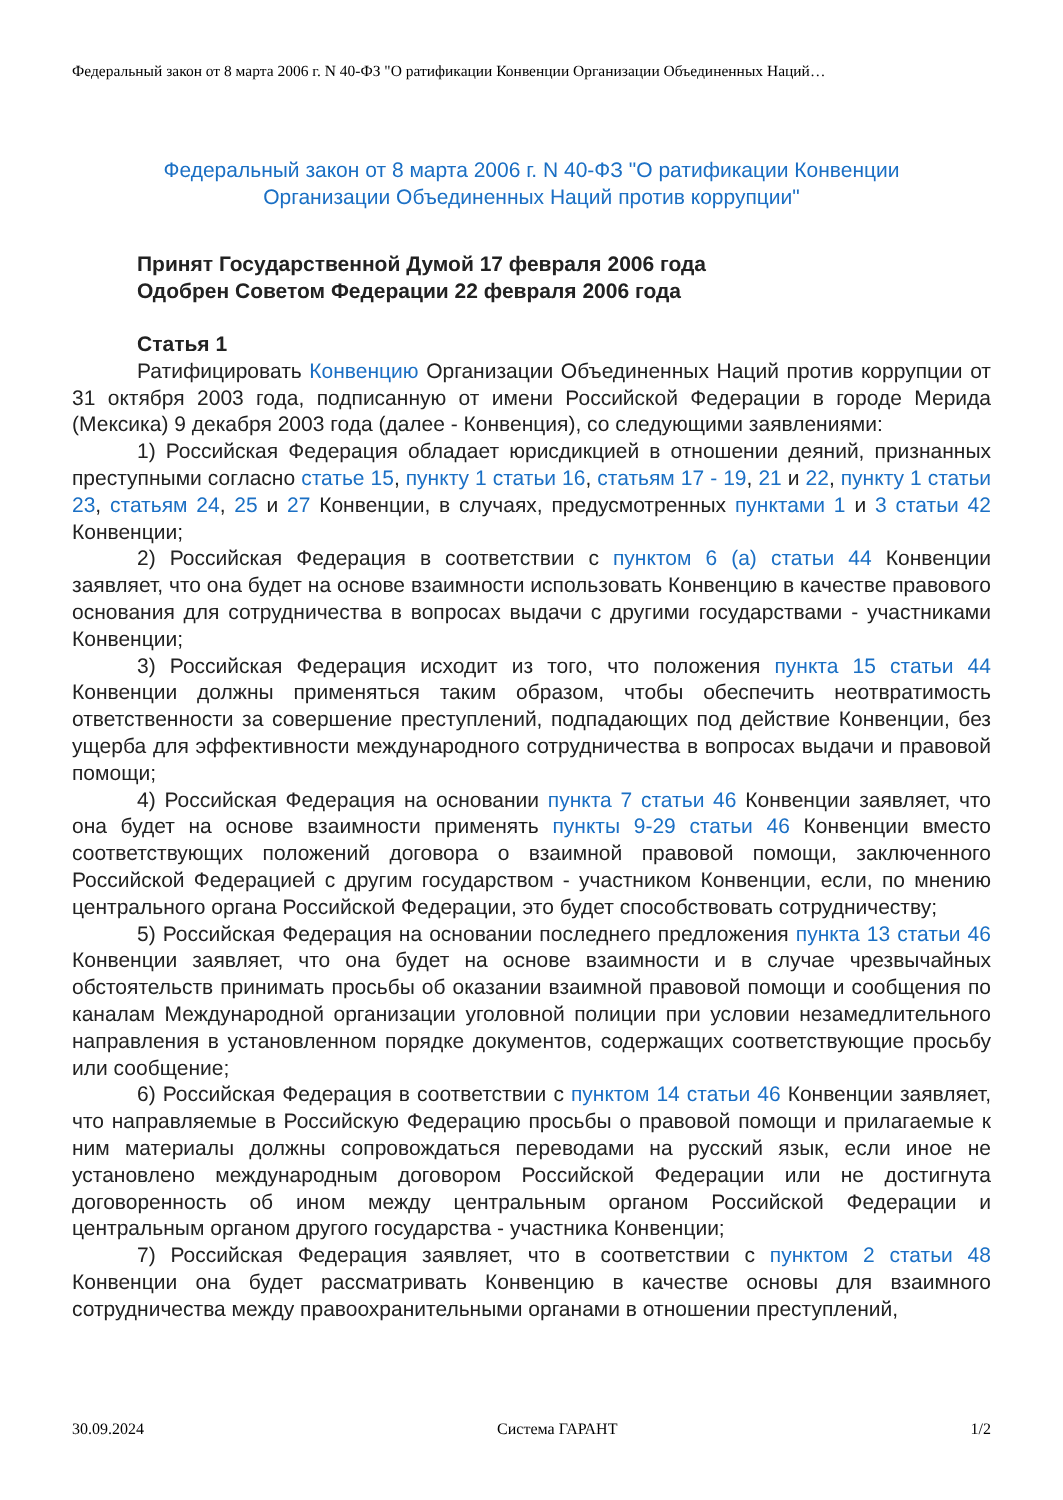Федеральный закон от 8 марта 2006 г. N 40-ФЗ "О ратификации Конвенции Организации Объединенных Наций…
Федеральный закон от 8 марта 2006 г. N 40-ФЗ "О ратификации Конвенции Организации Объединенных Наций против коррупции"
Принят Государственной Думой 17 февраля 2006 года
Одобрен Советом Федерации 22 февраля 2006 года
Статья 1
Ратифицировать Конвенцию Организации Объединенных Наций против коррупции от 31 октября 2003 года, подписанную от имени Российской Федерации в городе Мерида (Мексика) 9 декабря 2003 года (далее - Конвенция), со следующими заявлениями:
1) Российская Федерация обладает юрисдикцией в отношении деяний, признанных преступными согласно статье 15, пункту 1 статьи 16, статьям 17 - 19, 21 и 22, пункту 1 статьи 23, статьям 24, 25 и 27 Конвенции, в случаях, предусмотренных пунктами 1 и 3 статьи 42 Конвенции;
2) Российская Федерация в соответствии с пунктом 6 (а) статьи 44 Конвенции заявляет, что она будет на основе взаимности использовать Конвенцию в качестве правового основания для сотрудничества в вопросах выдачи с другими государствами - участниками Конвенции;
3) Российская Федерация исходит из того, что положения пункта 15 статьи 44 Конвенции должны применяться таким образом, чтобы обеспечить неотвратимость ответственности за совершение преступлений, подпадающих под действие Конвенции, без ущерба для эффективности международного сотрудничества в вопросах выдачи и правовой помощи;
4) Российская Федерация на основании пункта 7 статьи 46 Конвенции заявляет, что она будет на основе взаимности применять пункты 9-29 статьи 46 Конвенции вместо соответствующих положений договора о взаимной правовой помощи, заключенного Российской Федерацией с другим государством - участником Конвенции, если, по мнению центрального органа Российской Федерации, это будет способствовать сотрудничеству;
5) Российская Федерация на основании последнего предложения пункта 13 статьи 46 Конвенции заявляет, что она будет на основе взаимности и в случае чрезвычайных обстоятельств принимать просьбы об оказании взаимной правовой помощи и сообщения по каналам Международной организации уголовной полиции при условии незамедлительного направления в установленном порядке документов, содержащих соответствующие просьбу или сообщение;
6) Российская Федерация в соответствии с пунктом 14 статьи 46 Конвенции заявляет, что направляемые в Российскую Федерацию просьбы о правовой помощи и прилагаемые к ним материалы должны сопровождаться переводами на русский язык, если иное не установлено международным договором Российской Федерации или не достигнута договоренность об ином между центральным органом Российской Федерации и центральным органом другого государства - участника Конвенции;
7) Российская Федерация заявляет, что в соответствии с пунктом 2 статьи 48 Конвенции она будет рассматривать Конвенцию в качестве основы для взаимного сотрудничества между правоохранительными органами в отношении преступлений,
30.09.2024 Система ГАРАНТ 1/2